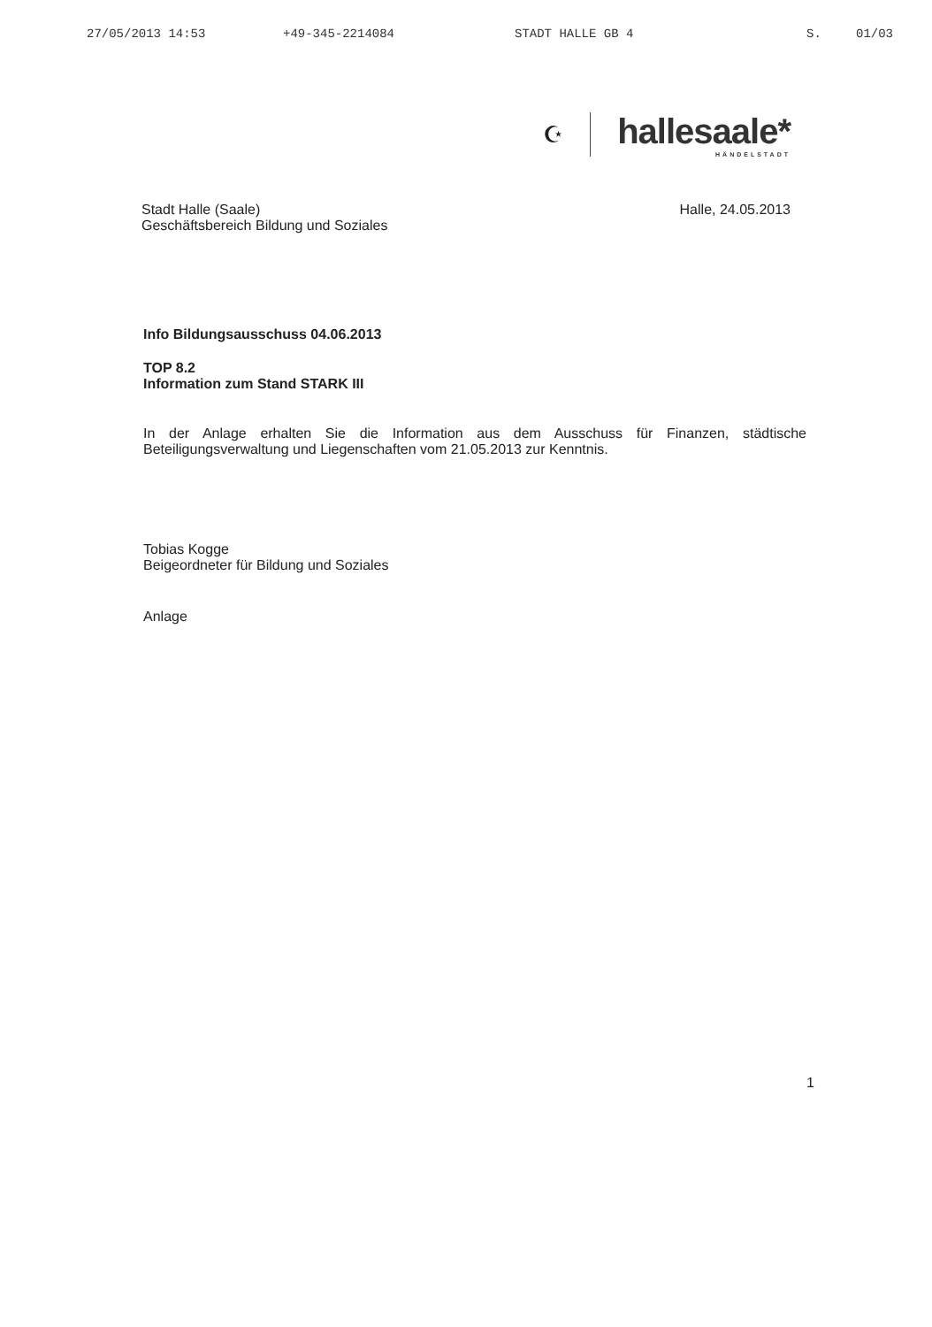27/05/2013 14:53 +49-345-2214084 STADT HALLE GB 4 S. 01/03
☪
hallesaale*
HÄNDELSTADT
Stadt Halle (Saale)
Geschäftsbereich Bildung und Soziales
Halle, 24.05.2013
Info Bildungsausschuss 04.06.2013
TOP 8.2
Information zum Stand STARK III
In der Anlage erhalten Sie die Information aus dem Ausschuss für Finanzen, städtische Beteiligungsverwaltung und Liegenschaften vom 21.05.2013 zur Kenntnis.
Tobias Kogge
Beigeordneter für Bildung und Soziales
Anlage
1